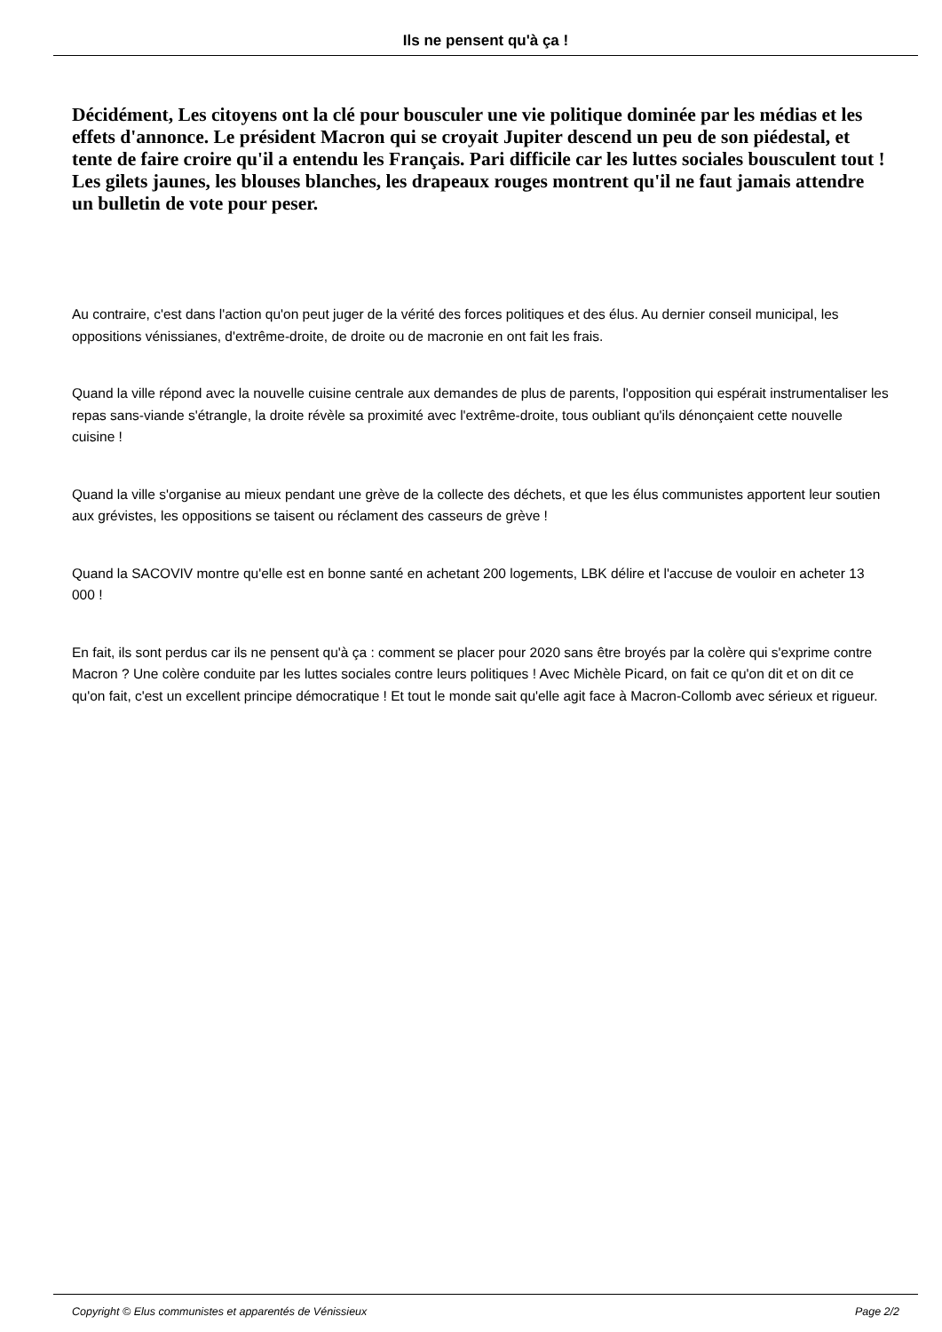Ils ne pensent qu'à ça !
Décidément, Les citoyens ont la clé pour bousculer une vie politique dominée par les médias et les effets d'annonce. Le président Macron qui se croyait Jupiter descend un peu de son piédestal, et tente de faire croire qu'il a entendu les Français. Pari difficile car les luttes sociales bousculent tout ! Les gilets jaunes, les blouses blanches, les drapeaux rouges montrent qu'il ne faut jamais attendre un bulletin de vote pour peser.
Au contraire, c'est dans l'action qu'on peut juger de la vérité des forces politiques et des élus. Au dernier conseil municipal, les oppositions vénissianes, d'extrême-droite, de droite ou de macronie en ont fait les frais.
Quand la ville répond avec la nouvelle cuisine centrale aux demandes de plus de parents, l'opposition qui espérait instrumentaliser les repas sans-viande s'étrangle, la droite révèle sa proximité avec l'extrême-droite, tous oubliant qu'ils dénonçaient cette nouvelle cuisine !
Quand la ville s'organise au mieux pendant une grève de la collecte des déchets, et que les élus communistes apportent leur soutien aux grévistes, les oppositions se taisent ou réclament des casseurs de grève !
Quand la SACOVIV montre qu'elle est en bonne santé en achetant 200 logements, LBK délire et l'accuse de vouloir en acheter 13 000 !
En fait, ils sont perdus car ils ne pensent qu'à ça : comment se placer pour 2020 sans être broyés par la colère qui s'exprime contre Macron ? Une colère conduite par les luttes sociales contre leurs politiques ! Avec Michèle Picard, on fait ce qu'on dit et on dit ce qu'on fait, c'est un excellent principe démocratique ! Et tout le monde sait qu'elle agit face à Macron-Collomb avec sérieux et rigueur.
Copyright © Elus communistes et apparentés de Vénissieux Page 2/2